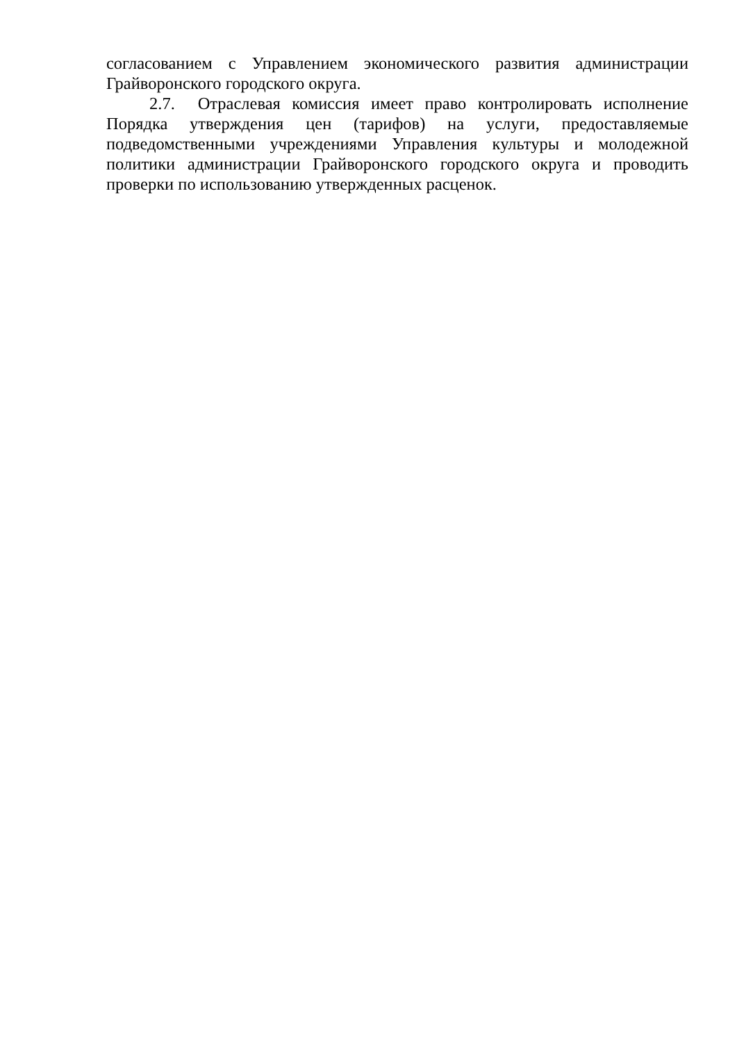согласованием с Управлением экономического развития администрации Грайворонского городского округа.
2.7. Отраслевая комиссия имеет право контролировать исполнение Порядка утверждения цен (тарифов) на услуги, предоставляемые подведомственными учреждениями Управления культуры и молодежной политики администрации Грайворонского городского округа и проводить проверки по использованию утвержденных расценок.